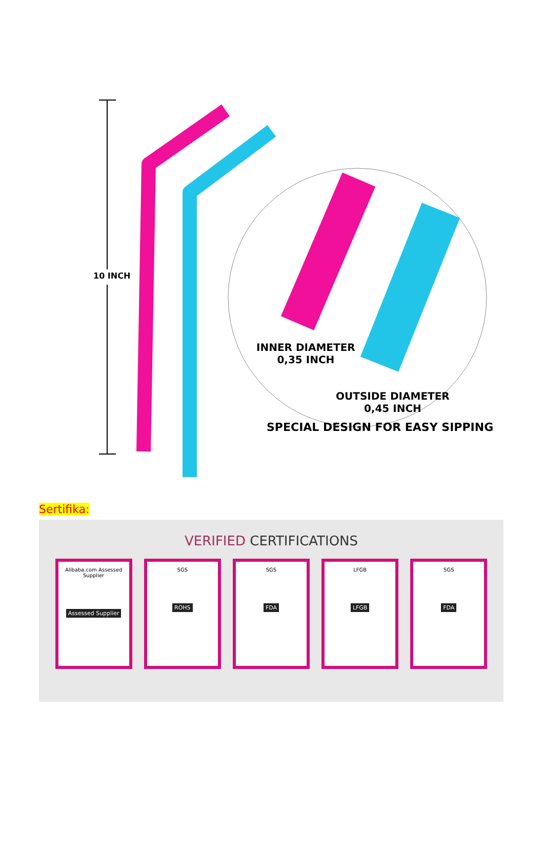10 INCH
INNER DIAMETER
0,35 INCH
OUTSIDE DIAMETER
0,45 INCH
SPECIAL DESIGN FOR EASY SIPPING
Sertifika:
VERIFIED CERTIFICATIONS
Alibaba.com Assessed Supplier
Assessed Supplier
SGS
ROHS
SGS
FDA
LFGB
LFGB
SGS
FDA